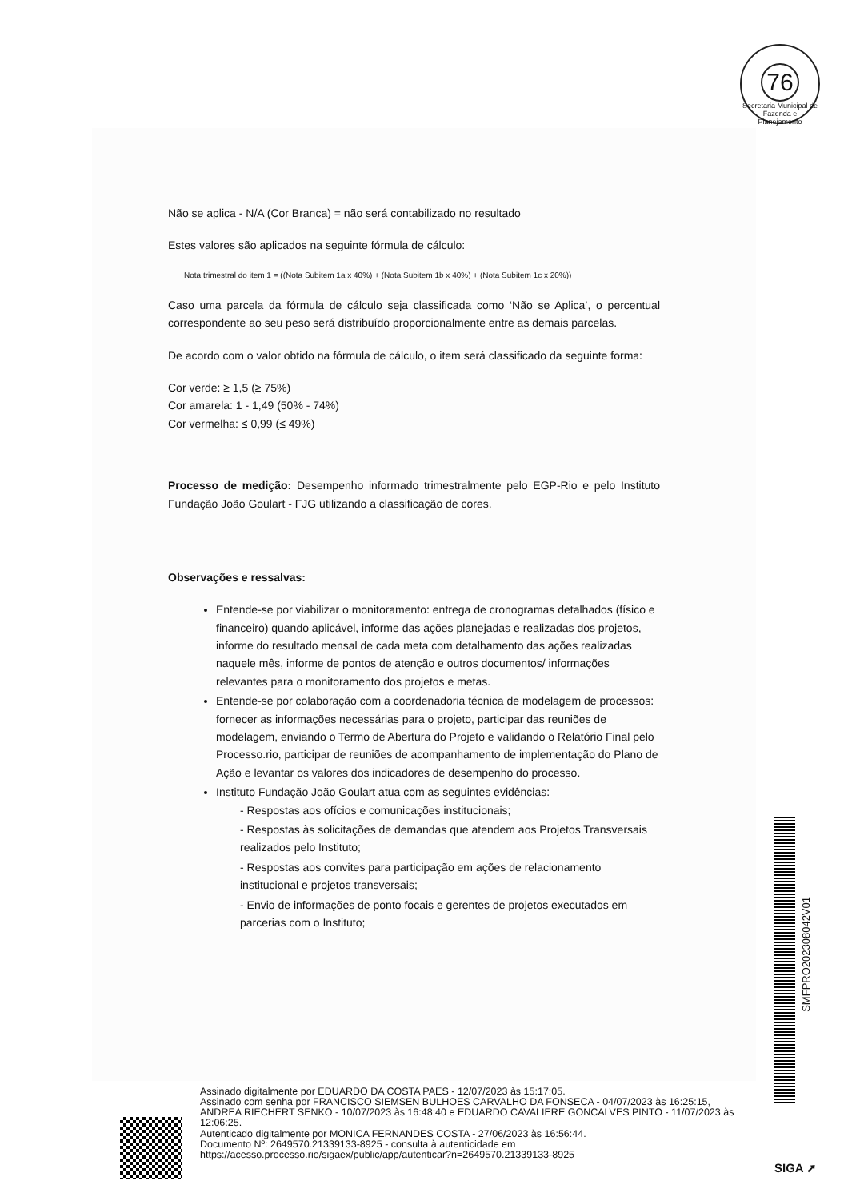76
Secretaria Municipal de Fazenda e Planejamento
Não se aplica - N/A (Cor Branca) = não será contabilizado no resultado
Estes valores são aplicados na seguinte fórmula de cálculo:
Nota trimestral do item 1 = ((Nota Subitem 1a x 40%) + (Nota Subitem 1b x 40%) + (Nota Subitem 1c x 20%))
Caso uma parcela da fórmula de cálculo seja classificada como ‘Não se Aplica’, o percentual correspondente ao seu peso será distribuído proporcionalmente entre as demais parcelas.
De acordo com o valor obtido na fórmula de cálculo, o item será classificado da seguinte forma:
Cor verde: ≥ 1,5 (≥ 75%)
Cor amarela: 1 - 1,49 (50% - 74%)
Cor vermelha: ≤ 0,99 (≤ 49%)
Processo de medição: Desempenho informado trimestralmente pelo EGP-Rio e pelo Instituto Fundação João Goulart - FJG utilizando a classificação de cores.
Observações e ressalvas:
Entende-se por viabilizar o monitoramento: entrega de cronogramas detalhados (físico e financeiro) quando aplicável, informe das ações planejadas e realizadas dos projetos, informe do resultado mensal de cada meta com detalhamento das ações realizadas naquele mês, informe de pontos de atenção e outros documentos/ informações relevantes para o monitoramento dos projetos e metas.
Entende-se por colaboração com a coordenadoria técnica de modelagem de processos: fornecer as informações necessárias para o projeto, participar das reuniões de modelagem, enviando o Termo de Abertura do Projeto e validando o Relatório Final pelo Processo.rio, participar de reuniões de acompanhamento de implementação do Plano de Ação e levantar os valores dos indicadores de desempenho do processo.
Instituto Fundação João Goulart atua com as seguintes evidências:
- Respostas aos ofícios e comunicações institucionais;
- Respostas às solicitações de demandas que atendem aos Projetos Transversais realizados pelo Instituto;
- Respostas aos convites para participação em ações de relacionamento institucional e projetos transversais;
- Envio de informações de ponto focais e gerentes de projetos executados em parcerias com o Instituto;
SMFPRO202308042V01
Assinado digitalmente por EDUARDO DA COSTA PAES - 12/07/2023 às 15:17:05.
Assinado com senha por FRANCISCO SIEMSEN BULHOES CARVALHO DA FONSECA - 04/07/2023 às 16:25:15, ANDREA RIECHERT SENKO - 10/07/2023 às 16:48:40 e EDUARDO CAVALIERE GONCALVES PINTO - 11/07/2023 às 12:06:25.
Autenticado digitalmente por MONICA FERNANDES COSTA - 27/06/2023 às 16:56:44.
Documento Nº: 2649570.21339133-8925 - consulta à autenticidade em
https://acesso.processo.rio/sigaex/public/app/autenticar?n=2649570.21339133-8925
SIGA ➚